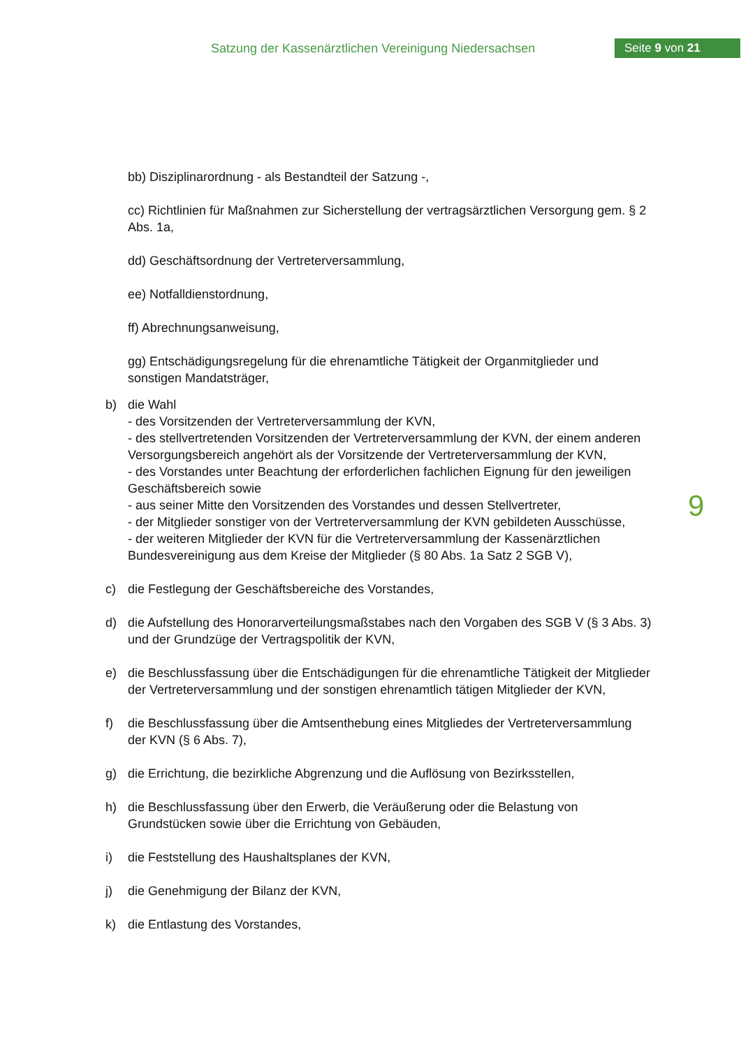Satzung der Kassenärztlichen Vereinigung Niedersachsen
Seite 9 von 21
bb) Disziplinarordnung - als Bestandteil der Satzung -,
cc) Richtlinien für Maßnahmen zur Sicherstellung der vertragsärztlichen Versorgung gem. § 2 Abs. 1a,
dd) Geschäftsordnung der Vertreterversammlung,
ee) Notfalldienstordnung,
ff) Abrechnungsanweisung,
gg) Entschädigungsregelung für die ehrenamtliche Tätigkeit der Organmitglieder und sonstigen Mandatsträger,
b) die Wahl
- des Vorsitzenden der Vertreterversammlung der KVN,
- des stellvertretenden Vorsitzenden der Vertreterversammlung der KVN, der einem anderen Versorgungsbereich angehört als der Vorsitzende der Vertreterversammlung der KVN,
- des Vorstandes unter Beachtung der erforderlichen fachlichen Eignung für den jeweiligen Geschäftsbereich sowie
- aus seiner Mitte den Vorsitzenden des Vorstandes und dessen Stellvertreter,
- der Mitglieder sonstiger von der Vertreterversammlung der KVN gebildeten Ausschüsse,
- der weiteren Mitglieder der KVN für die Vertreterversammlung der Kassenärztlichen Bundesvereinigung aus dem Kreise der Mitglieder (§ 80 Abs. 1a Satz 2 SGB V),
c) die Festlegung der Geschäftsbereiche des Vorstandes,
d) die Aufstellung des Honorarverteilungsmaßstabes nach den Vorgaben des SGB V (§ 3 Abs. 3) und der Grundzüge der Vertragspolitik der KVN,
e) die Beschlussfassung über die Entschädigungen für die ehrenamtliche Tätigkeit der Mitglieder der Vertreterversammlung und der sonstigen ehrenamtlich tätigen Mitglieder der KVN,
f) die Beschlussfassung über die Amtsenthebung eines Mitgliedes der Vertreterversammlung der KVN (§ 6 Abs. 7),
g) die Errichtung, die bezirkliche Abgrenzung und die Auflösung von Bezirksstellen,
h) die Beschlussfassung über den Erwerb, die Veräußerung oder die Belastung von Grundstücken sowie über die Errichtung von Gebäuden,
i) die Feststellung des Haushaltsplanes der KVN,
j) die Genehmigung der Bilanz der KVN,
k) die Entlastung des Vorstandes,
9